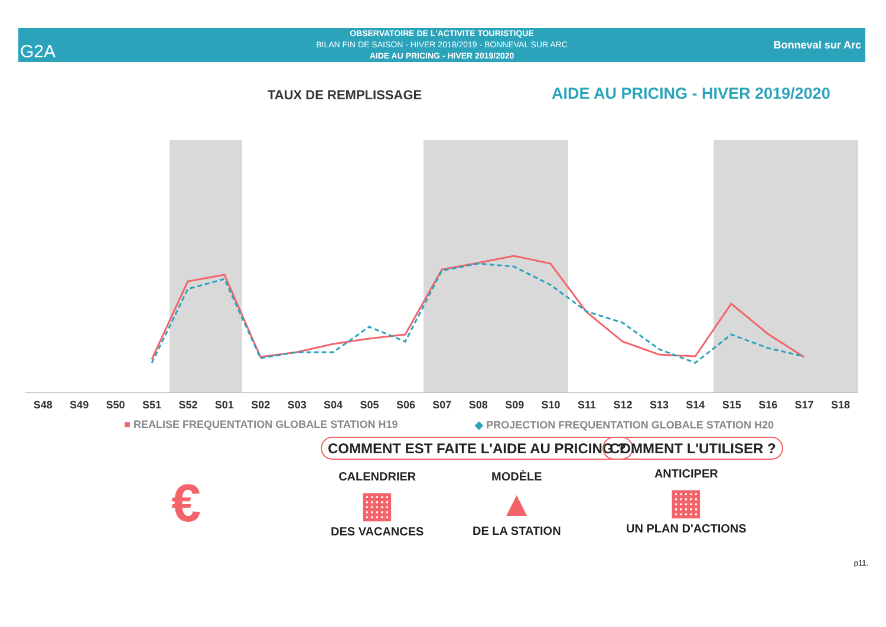OBSERVATOIRE DE L'ACTIVITE TOURISTIQUE
BILAN FIN DE SAISON - HIVER 2018/2019 - BONNEVAL SUR ARC
AIDE AU PRICING - HIVER 2019/2020
G2A Bonneval sur Arc
TAUX DE REMPLISSAGE
AIDE AU PRICING - HIVER 2019/2020
S48 S49 S50 S51 S52 S01 S02 S03 S04 S05 S06 S07 S08 S09 S10 S11 S12 S13 S14 S15 S16 S17 S18
■ REALISE FREQUENTATION GLOBALE STATION H19 ◆ PROJECTION FREQUENTATION GLOBALE STATION H20
€
COMMENT EST FAITE L'AIDE AU PRICING ?
COMMENT L'UTILISER ?
CALENDRIER
▦
DES VACANCES
MODÈLE
▲
DE LA STATION
ANTICIPER
▦
UN PLAN D'ACTIONS
p11.